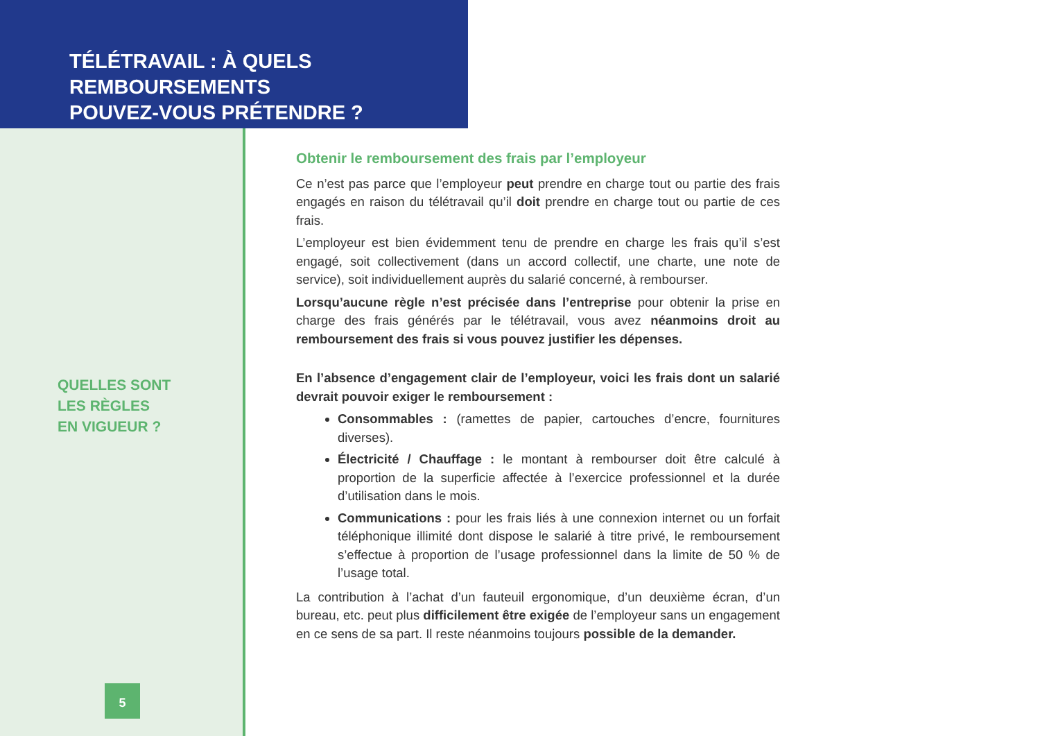TÉLÉTRAVAIL : À QUELS REMBOURSEMENTS
POUVEZ-VOUS PRÉTENDRE ?
QUELLES SONT
LES RÈGLES
EN VIGUEUR ?
5
Obtenir le remboursement des frais par l’employeur
Ce n’est pas parce que l’employeur peut prendre en charge tout ou partie des frais engagés en raison du télétravail qu’il doit prendre en charge tout ou partie de ces frais.
L’employeur est bien évidemment tenu de prendre en charge les frais qu’il s’est engagé, soit collectivement (dans un accord collectif, une charte, une note de service), soit individuellement auprès du salarié concerné, à rembourser.
Lorsqu’aucune règle n’est précisée dans l’entreprise pour obtenir la prise en charge des frais générés par le télétravail, vous avez néanmoins droit au remboursement des frais si vous pouvez justifier les dépenses.
En l’absence d’engagement clair de l’employeur, voici les frais dont un salarié devrait pouvoir exiger le remboursement :
Consommables : (ramettes de papier, cartouches d’encre, fournitures diverses).
Électricité / Chauffage : le montant à rembourser doit être calculé à proportion de la superficie affectée à l’exercice professionnel et la durée d’utilisation dans le mois.
Communications : pour les frais liés à une connexion internet ou un forfait téléphonique illimité dont dispose le salarié à titre privé, le remboursement s’effectue à proportion de l’usage professionnel dans la limite de 50 % de l’usage total.
La contribution à l’achat d’un fauteuil ergonomique, d’un deuxième écran, d’un bureau, etc. peut plus difficilement être exigée de l’employeur sans un engagement en ce sens de sa part. Il reste néanmoins toujours possible de la demander.